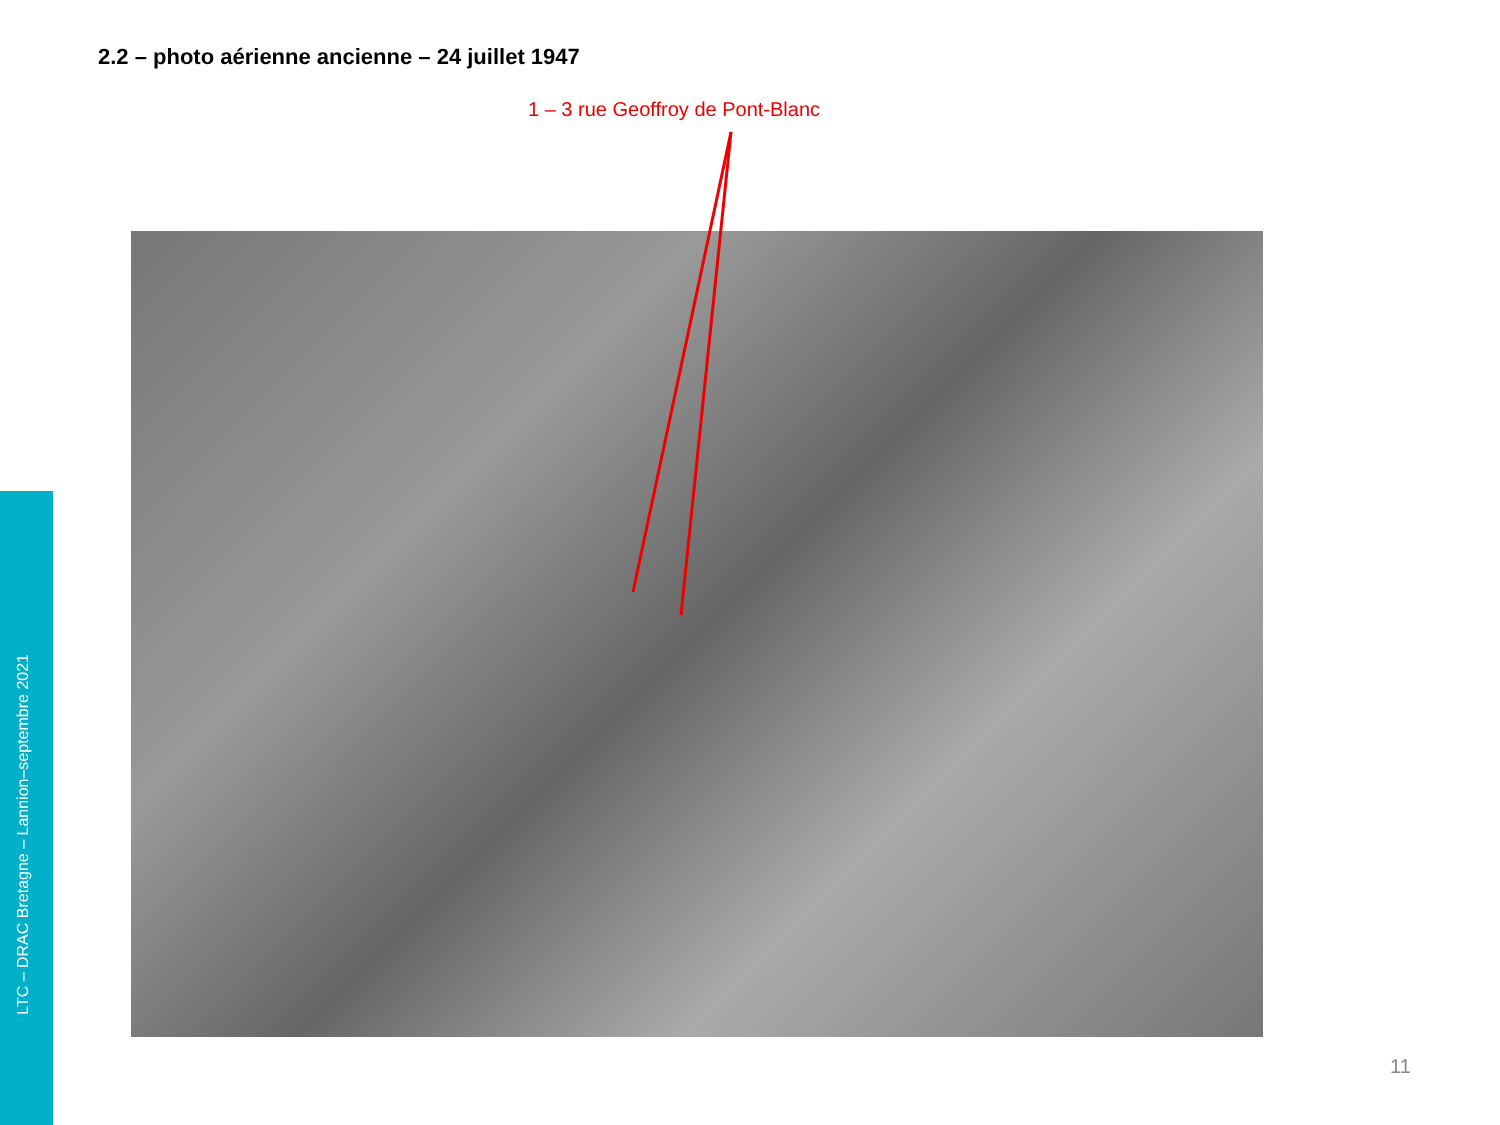2.2 – photo aérienne ancienne – 24 juillet 1947
1 – 3 rue Geoffroy de Pont-Blanc
LTC – DRAC Bretagne – Lannion–septembre 2021
11